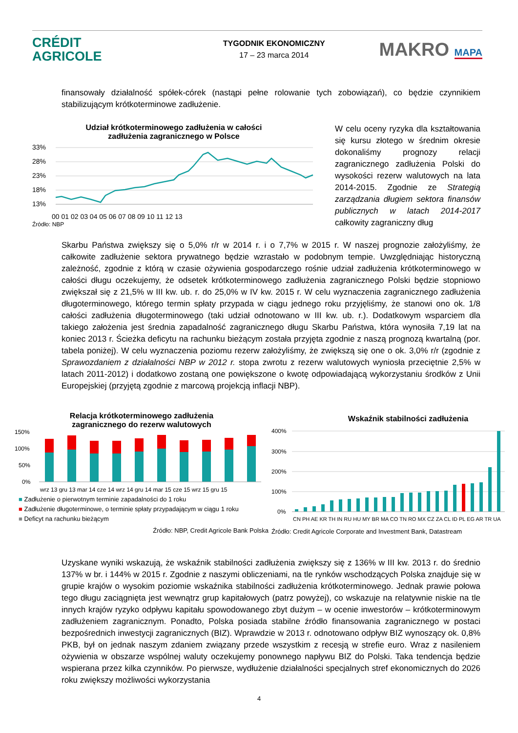CRÉDIT
AGRICOLE
TYGODNIK EKONOMICZNY
17 – 23 marca 2014
MAKRO MAPA
finansowały działalność spółek-córek (nastąpi pełne rolowanie tych zobowiązań), co będzie czynnikiem stabilizującym krótkoterminowe zadłużenie.
Udział krótkoterminowego zadłużenia w całości
zadłużenia zagranicznego w Polsce
33%
28%
23%
18%
13%
00 01 02 03 04 05 06 07 08 09 10 11 12 13
Źródło: NBP
W celu oceny ryzyka dla kształtowania się kursu złotego w średnim okresie dokonaliśmy prognozy relacji zagranicznego zadłużenia Polski do wysokości rezerw walutowych na lata 2014-2015. Zgodnie ze Strategią zarządzania długiem sektora finansów publicznych w latach 2014-2017 całkowity zagraniczny dług
Skarbu Państwa zwiększy się o 5,0% r/r w 2014 r. i o 7,7% w 2015 r. W naszej prognozie założyliśmy, że całkowite zadłużenie sektora prywatnego będzie wzrastało w podobnym tempie. Uwzględniając historyczną zależność, zgodnie z którą w czasie ożywienia gospodarczego rośnie udział zadłużenia krótkoterminowego w całości długu oczekujemy, że odsetek krótkoterminowego zadłużenia zagranicznego Polski będzie stopniowo zwiększał się z 21,5% w III kw. ub. r. do 25,0% w IV kw. 2015 r. W celu wyznaczenia zagranicznego zadłużenia długoterminowego, którego termin spłaty przypada w ciągu jednego roku przyjęliśmy, że stanowi ono ok. 1/8 całości zadłużenia długoterminowego (taki udział odnotowano w III kw. ub. r.). Dodatkowym wsparciem dla takiego założenia jest średnia zapadalność zagranicznego długu Skarbu Państwa, która wynosiła 7,19 lat na koniec 2013 r. Ścieżka deficytu na rachunku bieżącym została przyjęta zgodnie z naszą prognozą kwartalną (por. tabela poniżej). W celu wyznaczenia poziomu rezerw założyliśmy, że zwiększą się one o ok. 3,0% r/r (zgodnie z Sprawozdaniem z działalności NBP w 2012 r. stopa zwrotu z rezerw walutowych wyniosła przeciętnie 2,5% w latach 2011-2012) i dodatkowo zostaną one powiększone o kwotę odpowiadającą wykorzystaniu środków z Unii Europejskiej (przyjętą zgodnie z marcową projekcją inflacji NBP).
Relacja krótkoterminowego zadłużenia
zagranicznego do rezerw walutowych
150%
100%
50%
0%
wrz 13 gru 13 mar 14 cze 14 wrz 14 gru 14 mar 15 cze 15 wrz 15 gru 15
■ Zadłużenie o pierwotnym terminie zapadalności do 1 roku
■ Zadłużenie długoterminowe, o terminie spłaty przypadającym w ciągu 1 roku
■ Deficyt na rachunku bieżącym
Źródło: NBP, Credit Agricole Bank Polska
Wskaźnik stabilności zadłużenia
400%
300%
200%
100%
0%
CN PH AE KR TH IN RU HU MY BR MA CO TN RO MX CZ ZA CL ID PL EG AR TR UA
Źródło: Credit Agricole Corporate and Investment Bank, Datastream
Uzyskane wyniki wskazują, że wskaźnik stabilności zadłużenia zwiększy się z 136% w III kw. 2013 r. do średnio 137% w br. i 144% w 2015 r. Zgodnie z naszymi obliczeniami, na tle rynków wschodzących Polska znajduje się w grupie krajów o wysokim poziomie wskaźnika stabilności zadłużenia krótkoterminowego. Jednak prawie połowa tego długu zaciągnięta jest wewnątrz grup kapitałowych (patrz powyżej), co wskazuje na relatywnie niskie na tle innych krajów ryzyko odpływu kapitału spowodowanego zbyt dużym – w ocenie inwestorów – krótkoterminowym zadłużeniem zagranicznym. Ponadto, Polska posiada stabilne źródło finansowania zagranicznego w postaci bezpośrednich inwestycji zagranicznych (BIZ). Wprawdzie w 2013 r. odnotowano odpływ BIZ wynoszący ok. 0,8% PKB, był on jednak naszym zdaniem związany przede wszystkim z recesją w strefie euro. Wraz z nasileniem ożywienia w obszarze wspólnej waluty oczekujemy ponownego napływu BIZ do Polski. Taka tendencja będzie wspierana przez kilka czynników. Po pierwsze, wydłużenie działalności specjalnych stref ekonomicznych do 2026 roku zwiększy możliwości wykorzystania
4